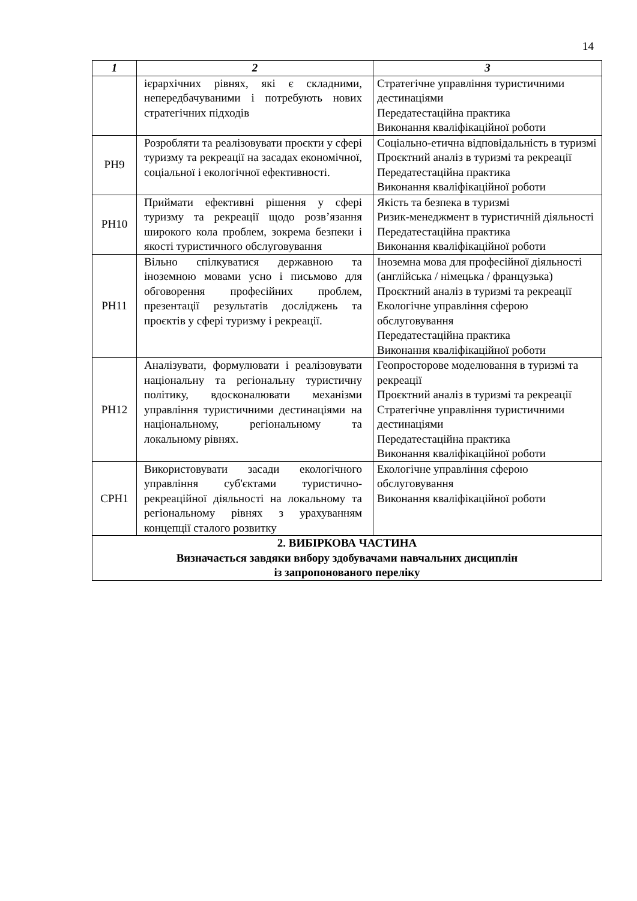14
| 1 | 2 | 3 |
| --- | --- | --- |
| | ієрархічних рівнях, які є складними, непередбачуваними і потребують нових стратегічних підходів | Стратегічне управління туристичними дестинаціями Передатестаційна практика Виконання кваліфікаційної роботи |
| РН9 | Розробляти та реалізовувати проєкти у сфері туризму та рекреації на засадах економічної, соціальної і екологічної ефективності. | Соціально-етична відповідальність в туризмі Проєктний аналіз в туризмі та рекреації Передатестаційна практика Виконання кваліфікаційної роботи |
| РН10 | Приймати ефективні рішення у сфері туризму та рекреації щодо розв’язання широкого кола проблем, зокрема безпеки і якості туристичного обслуговування | Якість та безпека в туризмі Ризик-менеджмент в туристичній діяльності Передатестаційна практика Виконання кваліфікаційної роботи |
| РН11 | Вільно спілкуватися державною та іноземною мовами усно і письмово для обговорення професійних проблем, презентації результатів досліджень та проєктів у сфері туризму і рекреації. | Іноземна мова для професійної діяльності (англійська / німецька / французька) Проєктний аналіз в туризмі та рекреації Екологічне управління сферою обслуговування Передатестаційна практика Виконання кваліфікаційної роботи |
| РН12 | Аналізувати, формулювати і реалізовувати національну та регіональну туристичну політику, вдосконалювати механізми управління туристичними дестинаціями на національному, регіональному та локальному рівнях. | Геопросторове моделювання в туризмі та рекреації Проєктний аналіз в туризмі та рекреації Стратегічне управління туристичними дестинаціями Передатестаційна практика Виконання кваліфікаційної роботи |
| СРН1 | Використовувати засади екологічного управління суб'єктами туристично-рекреаційної діяльності на локальному та регіональному рівнях з урахуванням концепції сталого розвитку | Екологічне управління сферою обслуговування Виконання кваліфікаційної роботи |
| 2. ВИБІРКОВА ЧАСТИНА Визначається завдяки вибору здобувачами навчальних дисциплін із запропонованого переліку | | |